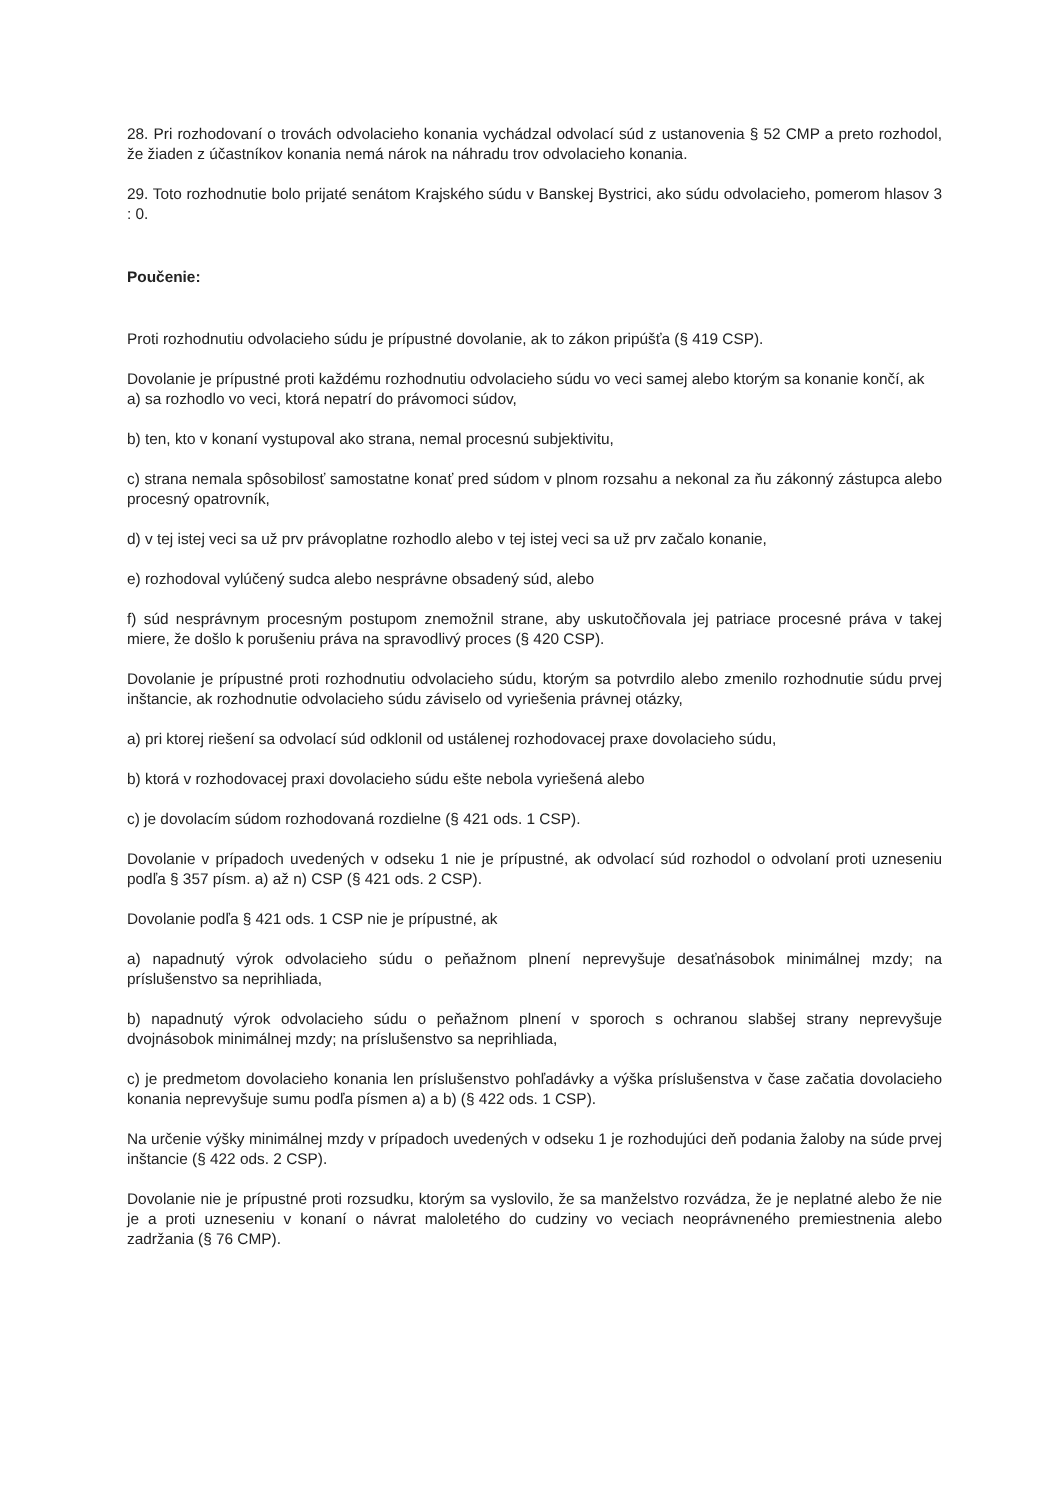28. Pri rozhodovaní o trovách odvolacieho konania vychádzal odvolací súd z ustanovenia § 52 CMP a preto rozhodol, že žiaden z účastníkov konania nemá nárok na náhradu trov odvolacieho konania.
29. Toto rozhodnutie bolo prijaté senátom Krajského súdu v Banskej Bystrici, ako súdu odvolacieho, pomerom hlasov 3 : 0.
Poučenie:
Proti rozhodnutiu odvolacieho súdu je prípustné dovolanie, ak to zákon pripúšťa (§ 419 CSP).
Dovolanie je prípustné proti každému rozhodnutiu odvolacieho súdu vo veci samej alebo ktorým sa konanie končí, ak
a) sa rozhodlo vo veci, ktorá nepatrí do právomoci súdov,
b) ten, kto v konaní vystupoval ako strana, nemal procesnú subjektivitu,
c) strana nemala spôsobilosť samostatne konať pred súdom v plnom rozsahu a nekonal za ňu zákonný zástupca alebo procesný opatrovník,
d) v tej istej veci sa už prv právoplatne rozhodlo alebo v tej istej veci sa už prv začalo konanie,
e) rozhodoval vylúčený sudca alebo nesprávne obsadený súd, alebo
f) súd nesprávnym procesným postupom znemožnil strane, aby uskutočňovala jej patriace procesné práva v takej miere, že došlo k porušeniu práva na spravodlivý proces (§ 420 CSP).
Dovolanie je prípustné proti rozhodnutiu odvolacieho súdu, ktorým sa potvrdilo alebo zmenilo rozhodnutie súdu prvej inštancie, ak rozhodnutie odvolacieho súdu záviselo od vyriešenia právnej otázky,
a) pri ktorej riešení sa odvolací súd odklonil od ustálenej rozhodovacej praxe dovolacieho súdu,
b) ktorá v rozhodovacej praxi dovolacieho súdu ešte nebola vyriešená alebo
c) je dovolacím súdom rozhodovaná rozdielne (§ 421 ods. 1 CSP).
Dovolanie v prípadoch uvedených v odseku 1 nie je prípustné, ak odvolací súd rozhodol o odvolaní proti uzneseniu podľa § 357 písm. a) až n) CSP (§ 421 ods. 2 CSP).
Dovolanie podľa § 421 ods. 1 CSP nie je prípustné, ak
a) napadnutý výrok odvolacieho súdu o peňažnom plnení neprevyšuje desaťnásobok minimálnej mzdy; na príslušenstvo sa neprihliada,
b) napadnutý výrok odvolacieho súdu o peňažnom plnení v sporoch s ochranou slabšej strany neprevyšuje dvojnásobok minimálnej mzdy; na príslušenstvo sa neprihliada,
c) je predmetom dovolacieho konania len príslušenstvo pohľadávky a výška príslušenstva v čase začatia dovolacieho konania neprevyšuje sumu podľa písmen a) a b) (§ 422 ods. 1 CSP).
Na určenie výšky minimálnej mzdy v prípadoch uvedených v odseku 1 je rozhodujúci deň podania žaloby na súde prvej inštancie (§ 422 ods. 2 CSP).
Dovolanie nie je prípustné proti rozsudku, ktorým sa vyslovilo, že sa manželstvo rozvádza, že je neplatné alebo že nie je a proti uzneseniu v konaní o návrat maloletého do cudziny vo veciach neoprávneného premiestnenia alebo zadržania (§ 76 CMP).